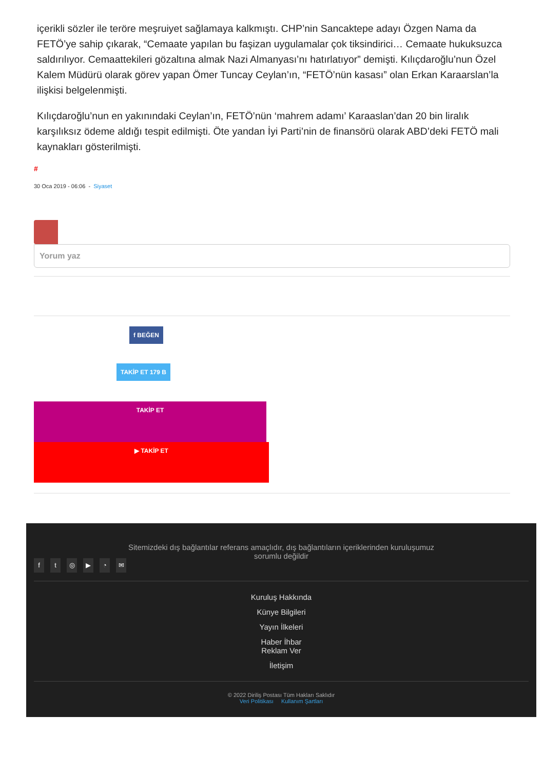içerikli sözler ile teröre meşruiyet sağlamaya kalkmıştı. CHP’nin Sancaktepe adayı Özgen Nama da FETÖ’ye sahip çıkarak, “Cemaate yapılan bu faşizan uygulamalar çok tiksindirici… Cemaate hukuksuzca saldırılıyor. Cemaattekileri gözaltına almak Nazi Almanyası’nı hatırlatıyor” demişti. Kılıçdaroğlu’nun Özel Kalem Müdürü olarak görev yapan Ömer Tuncay Ceylan’ın, “FETÖ’nün kasası” olan Erkan Karaarslan’la ilişkisi belgelenmişti.
Kılıçdaroğlu’nun en yakınındaki Ceylan’ın, FETÖ’nün ‘mahrem adamı’ Karaaslan’dan 20 bin liralık karşılıksız ödeme aldığı tespit edilmişti. Öte yandan İyi Parti’nin de finansörü olarak ABD’deki FETÖ mali kaynakları gösterilmişti.
#
30 Oca 2019 - 06:06 - Siyaset
Yorum yaz
f BEĞEN
TAKİP ET 179 B
TAKİP ET
▶ TAKİP ET
Sitemizdeki dış bağlantılar referans amaçlıdır, dış bağlantıların içeriklerinden kuruluşumuz
sorumlu değildir
ft ◎ ▶ ◔ ✉
Kuruluş Hakkında
Künye Bilgileri
Yayın İlkeleri
Haber İhbar
Reklam Ver
İletişim
© 2022 Diriliş Postası Tüm Hakları Saklıdır
Veri Politikası Kullanım Şartları